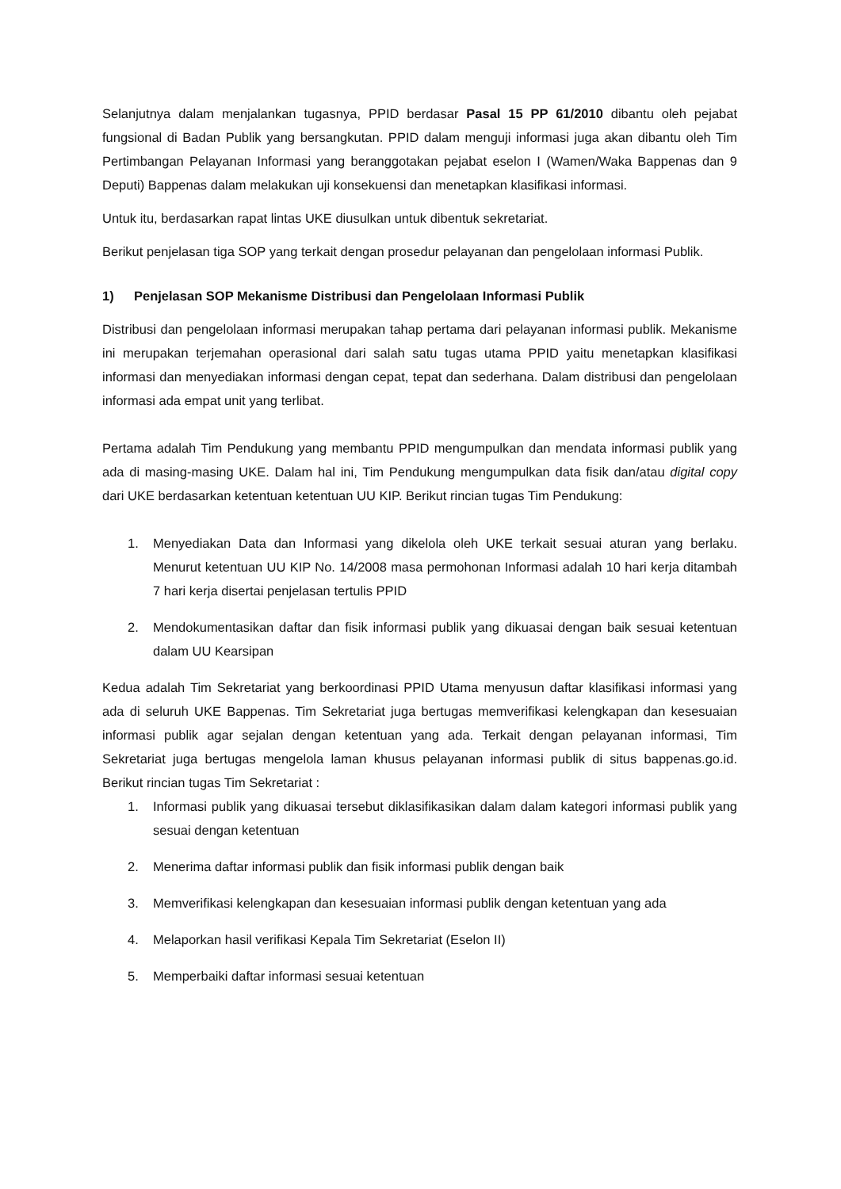Selanjutnya dalam menjalankan tugasnya, PPID berdasar Pasal 15 PP 61/2010 dibantu oleh pejabat fungsional di Badan Publik yang bersangkutan. PPID dalam menguji informasi juga akan dibantu oleh Tim Pertimbangan Pelayanan Informasi yang beranggotakan pejabat eselon I (Wamen/Waka Bappenas dan 9 Deputi) Bappenas dalam melakukan uji konsekuensi dan menetapkan klasifikasi informasi.
Untuk itu, berdasarkan rapat lintas UKE diusulkan untuk dibentuk sekretariat.
Berikut penjelasan tiga SOP yang terkait dengan prosedur pelayanan dan pengelolaan informasi Publik.
1) Penjelasan SOP Mekanisme Distribusi dan Pengelolaan Informasi Publik
Distribusi dan pengelolaan informasi merupakan tahap pertama dari pelayanan informasi publik. Mekanisme ini merupakan terjemahan operasional dari salah satu tugas utama PPID yaitu menetapkan klasifikasi informasi dan menyediakan informasi dengan cepat, tepat dan sederhana. Dalam distribusi dan pengelolaan informasi ada empat unit yang terlibat.
Pertama adalah Tim Pendukung yang membantu PPID mengumpulkan dan mendata informasi publik yang ada di masing-masing UKE. Dalam hal ini, Tim Pendukung mengumpulkan data fisik dan/atau digital copy dari UKE berdasarkan ketentuan ketentuan UU KIP. Berikut rincian tugas Tim Pendukung:
1. Menyediakan Data dan Informasi yang dikelola oleh UKE terkait sesuai aturan yang berlaku. Menurut ketentuan UU KIP No. 14/2008 masa permohonan Informasi adalah 10 hari kerja ditambah 7 hari kerja disertai penjelasan tertulis PPID
2. Mendokumentasikan daftar dan fisik informasi publik yang dikuasai dengan baik sesuai ketentuan dalam UU Kearsipan
Kedua adalah Tim Sekretariat yang berkoordinasi PPID Utama menyusun daftar klasifikasi informasi yang ada di seluruh UKE Bappenas. Tim Sekretariat juga bertugas memverifikasi kelengkapan dan kesesuaian informasi publik agar sejalan dengan ketentuan yang ada. Terkait dengan pelayanan informasi, Tim Sekretariat juga bertugas mengelola laman khusus pelayanan informasi publik di situs bappenas.go.id. Berikut rincian tugas Tim Sekretariat :
1. Informasi publik yang dikuasai tersebut diklasifikasikan dalam dalam kategori informasi publik yang sesuai dengan ketentuan
2. Menerima daftar informasi publik dan fisik informasi publik dengan baik
3. Memverifikasi kelengkapan dan kesesuaian informasi publik dengan ketentuan yang ada
4. Melaporkan hasil verifikasi Kepala Tim Sekretariat (Eselon II)
5. Memperbaiki daftar informasi sesuai ketentuan